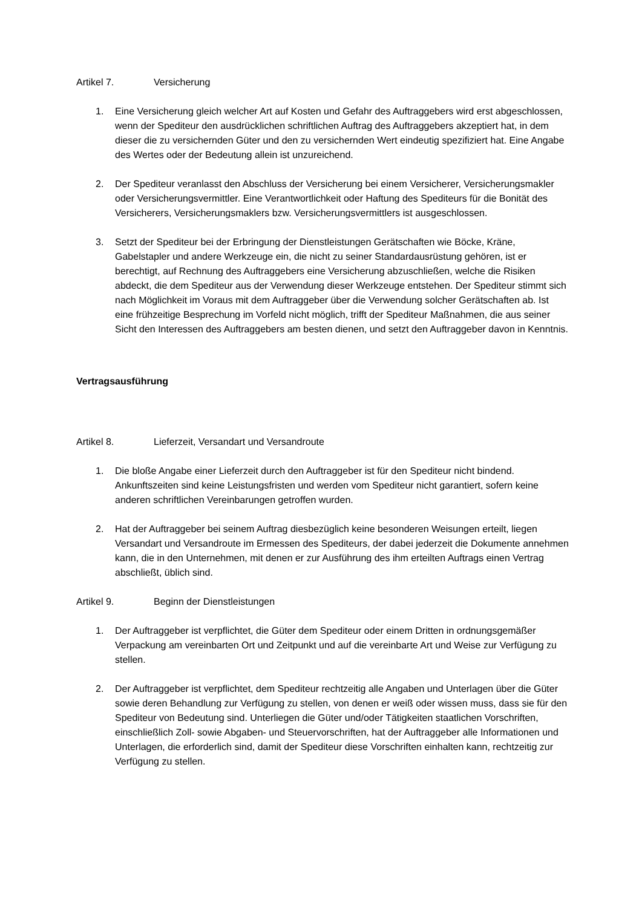Artikel 7. Versicherung
1. Eine Versicherung gleich welcher Art auf Kosten und Gefahr des Auftraggebers wird erst abgeschlossen, wenn der Spediteur den ausdrücklichen schriftlichen Auftrag des Auftraggebers akzeptiert hat, in dem dieser die zu versichernden Güter und den zu versichernden Wert eindeutig spezifiziert hat. Eine Angabe des Wertes oder der Bedeutung allein ist unzureichend.
2. Der Spediteur veranlasst den Abschluss der Versicherung bei einem Versicherer, Versicherungsmakler oder Versicherungsvermittler. Eine Verantwortlichkeit oder Haftung des Spediteurs für die Bonität des Versicherers, Versicherungsmaklers bzw. Versicherungsvermittlers ist ausgeschlossen.
3. Setzt der Spediteur bei der Erbringung der Dienstleistungen Gerätschaften wie Böcke, Kräne, Gabelstapler und andere Werkzeuge ein, die nicht zu seiner Standardausrüstung gehören, ist er berechtigt, auf Rechnung des Auftraggebers eine Versicherung abzuschließen, welche die Risiken abdeckt, die dem Spediteur aus der Verwendung dieser Werkzeuge entstehen. Der Spediteur stimmt sich nach Möglichkeit im Voraus mit dem Auftraggeber über die Verwendung solcher Gerätschaften ab. Ist eine frühzeitige Besprechung im Vorfeld nicht möglich, trifft der Spediteur Maßnahmen, die aus seiner Sicht den Interessen des Auftraggebers am besten dienen, und setzt den Auftraggeber davon in Kenntnis.
Vertragsausführung
Artikel 8. Lieferzeit, Versandart und Versandroute
1. Die bloße Angabe einer Lieferzeit durch den Auftraggeber ist für den Spediteur nicht bindend. Ankunftszeiten sind keine Leistungsfristen und werden vom Spediteur nicht garantiert, sofern keine anderen schriftlichen Vereinbarungen getroffen wurden.
2. Hat der Auftraggeber bei seinem Auftrag diesbezüglich keine besonderen Weisungen erteilt, liegen Versandart und Versandroute im Ermessen des Spediteurs, der dabei jederzeit die Dokumente annehmen kann, die in den Unternehmen, mit denen er zur Ausführung des ihm erteilten Auftrags einen Vertrag abschließt, üblich sind.
Artikel 9. Beginn der Dienstleistungen
1. Der Auftraggeber ist verpflichtet, die Güter dem Spediteur oder einem Dritten in ordnungsgemäßer Verpackung am vereinbarten Ort und Zeitpunkt und auf die vereinbarte Art und Weise zur Verfügung zu stellen.
2. Der Auftraggeber ist verpflichtet, dem Spediteur rechtzeitig alle Angaben und Unterlagen über die Güter sowie deren Behandlung zur Verfügung zu stellen, von denen er weiß oder wissen muss, dass sie für den Spediteur von Bedeutung sind. Unterliegen die Güter und/oder Tätigkeiten staatlichen Vorschriften, einschließlich Zoll- sowie Abgaben- und Steuervorschriften, hat der Auftraggeber alle Informationen und Unterlagen, die erforderlich sind, damit der Spediteur diese Vorschriften einhalten kann, rechtzeitig zur Verfügung zu stellen.